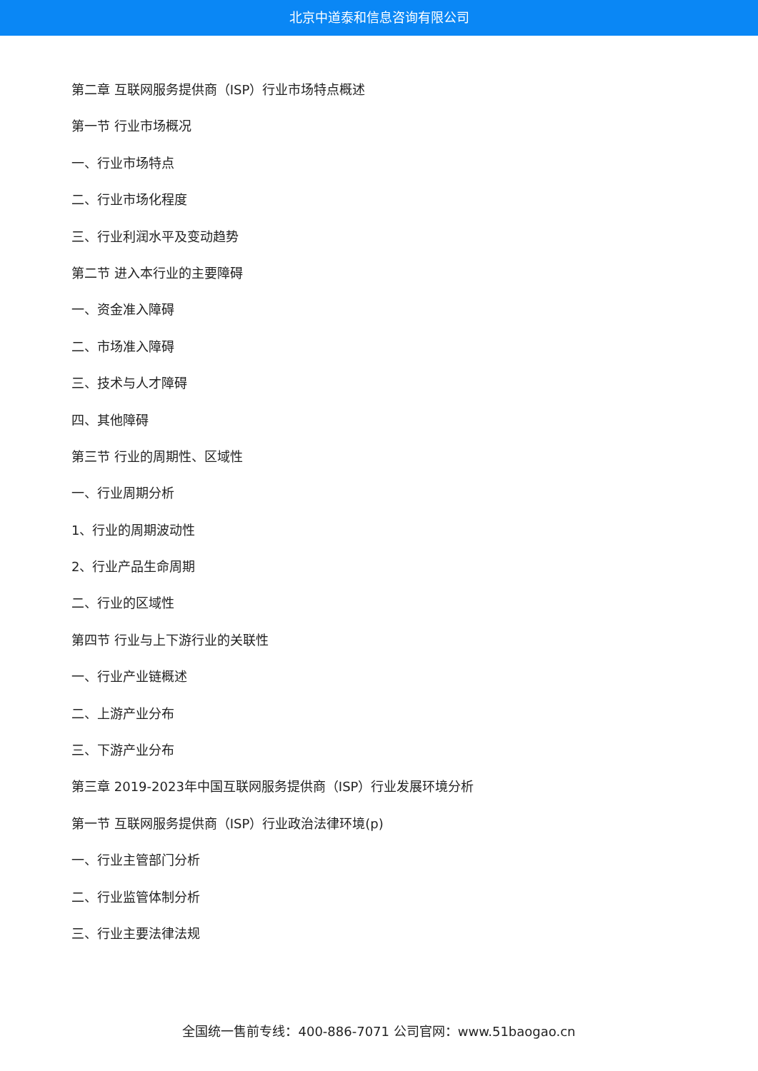北京中道泰和信息咨询有限公司
第二章 互联网服务提供商（ISP）行业市场特点概述
第一节 行业市场概况
一、行业市场特点
二、行业市场化程度
三、行业利润水平及变动趋势
第二节 进入本行业的主要障碍
一、资金准入障碍
二、市场准入障碍
三、技术与人才障碍
四、其他障碍
第三节 行业的周期性、区域性
一、行业周期分析
1、行业的周期波动性
2、行业产品生命周期
二、行业的区域性
第四节 行业与上下游行业的关联性
一、行业产业链概述
二、上游产业分布
三、下游产业分布
第三章 2019-2023年中国互联网服务提供商（ISP）行业发展环境分析
第一节 互联网服务提供商（ISP）行业政治法律环境(p)
一、行业主管部门分析
二、行业监管体制分析
三、行业主要法律法规
全国统一售前专线：400-886-7071 公司官网：www.51baogao.cn